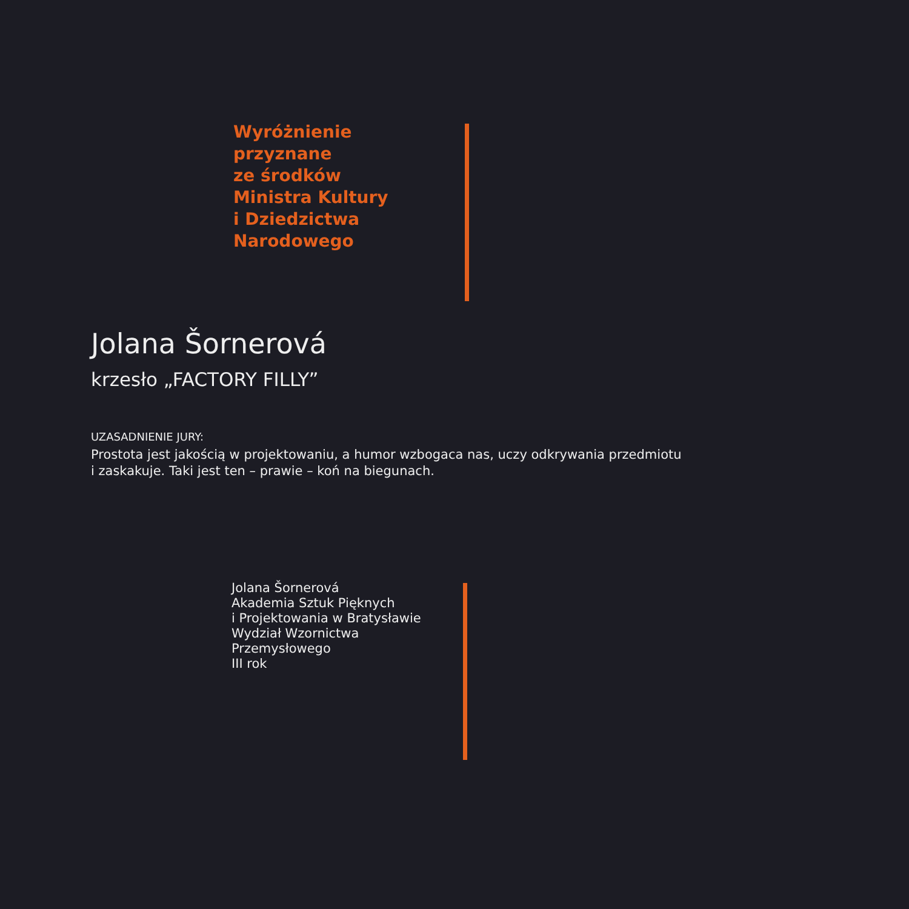Wyróżnienie
przyznane
ze środków
Ministra Kultury
i Dziedzictwa
Narodowego
Jolana Šornerová
krzesło „FACTORY FILLY”
UZASADNIENIE JURY:
Prostota jest jakością w projektowaniu, a humor wzbogaca nas, uczy odkrywania przedmiotu
i zaskakuje. Taki jest ten – prawie – koń na biegunach.
Jolana Šornerová
Akademia Sztuk Pięknych
i Projektowania w Bratysławie
Wydział Wzornictwa
Przemysłowego
III rok